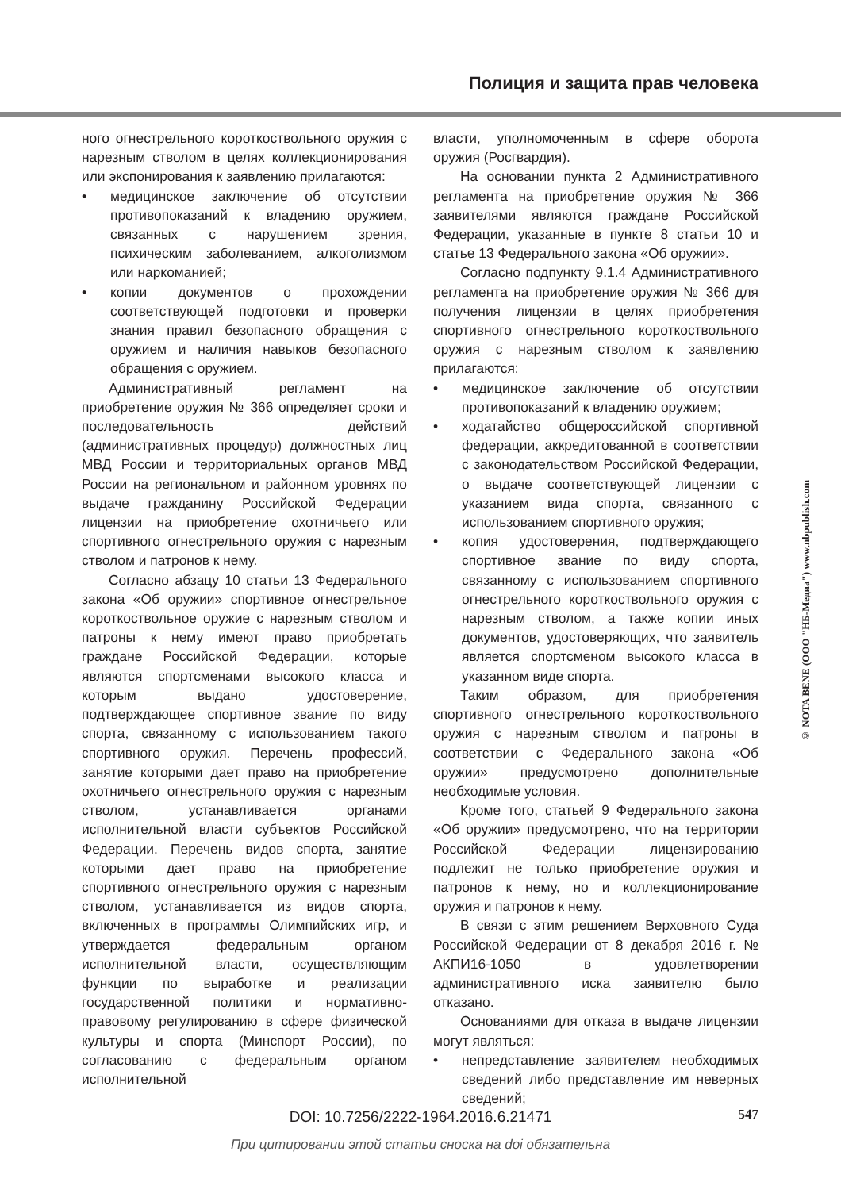Полиция и защита прав человека
ного огнестрельного короткоствольного оружия с нарезным стволом в целях коллекционирования или экспонирования к заявлению прилагаются:
• медицинское заключение об отсутствии противопоказаний к владению оружием, связанных с нарушением зрения, психическим заболеванием, алкоголизмом или наркоманией;
• копии документов о прохождении соответствующей подготовки и проверки знания правил безопасного обращения с оружием и наличия навыков безопасного обращения с оружием.
Административный регламент на приобретение оружия № 366 определяет сроки и последовательность действий (административных процедур) должностных лиц МВД России и территориальных органов МВД России на региональном и районном уровнях по выдаче гражданину Российской Федерации лицензии на приобретение охотничьего или спортивного огнестрельного оружия с нарезным стволом и патронов к нему.
Согласно абзацу 10 статьи 13 Федерального закона «Об оружии» спортивное огнестрельное короткоствольное оружие с нарезным стволом и патроны к нему имеют право приобретать граждане Российской Федерации, которые являются спортсменами высокого класса и которым выдано удостоверение, подтверждающее спортивное звание по виду спорта, связанному с использованием такого спортивного оружия. Перечень профессий, занятие которыми дает право на приобретение охотничьего огнестрельного оружия с нарезным стволом, устанавливается органами исполнительной власти субъектов Российской Федерации. Перечень видов спорта, занятие которыми дает право на приобретение спортивного огнестрельного оружия с нарезным стволом, устанавливается из видов спорта, включенных в программы Олимпийских игр, и утверждается федеральным органом исполнительной власти, осуществляющим функции по выработке и реализации государственной политики и нормативно-правовому регулированию в сфере физической культуры и спорта (Минспорт России), по согласованию с федеральным органом исполнительной
власти, уполномоченным в сфере оборота оружия (Росгвардия).
На основании пункта 2 Административного регламента на приобретение оружия № 366 заявителями являются граждане Российской Федерации, указанные в пункте 8 статьи 10 и статье 13 Федерального закона «Об оружии».
Согласно подпункту 9.1.4 Административного регламента на приобретение оружия № 366 для получения лицензии в целях приобретения спортивного огнестрельного короткоствольного оружия с нарезным стволом к заявлению прилагаются:
• медицинское заключение об отсутствии противопоказаний к владению оружием;
• ходатайство общероссийской спортивной федерации, аккредитованной в соответствии с законодательством Российской Федерации, о выдаче соответствующей лицензии с указанием вида спорта, связанного с использованием спортивного оружия;
• копия удостоверения, подтверждающего спортивное звание по виду спорта, связанному с использованием спортивного огнестрельного короткоствольного оружия с нарезным стволом, а также копии иных документов, удостоверяющих, что заявитель является спортсменом высокого класса в указанном виде спорта.
Таким образом, для приобретения спортивного огнестрельного короткоствольного оружия с нарезным стволом и патроны в соответствии с Федерального закона «Об оружии» предусмотрено дополнительные необходимые условия.
Кроме того, статьей 9 Федерального закона «Об оружии» предусмотрено, что на территории Российской Федерации лицензированию подлежит не только приобретение оружия и патронов к нему, но и коллекционирование оружия и патронов к нему.
В связи с этим решением Верховного Суда Российской Федерации от 8 декабря 2016 г. № АКПИ16-1050 в удовлетворении административного иска заявителю было отказано.
Основаниями для отказа в выдаче лицензии могут являться:
• непредставление заявителем необходимых сведений либо представление им неверных сведений;
© NOTA BENE (ООО "НБ-Медиа") www.nbpublish.com
DOI: 10.7256/2222-1964.2016.6.21471 547
При цитировании этой статьи сноска на doi обязательна